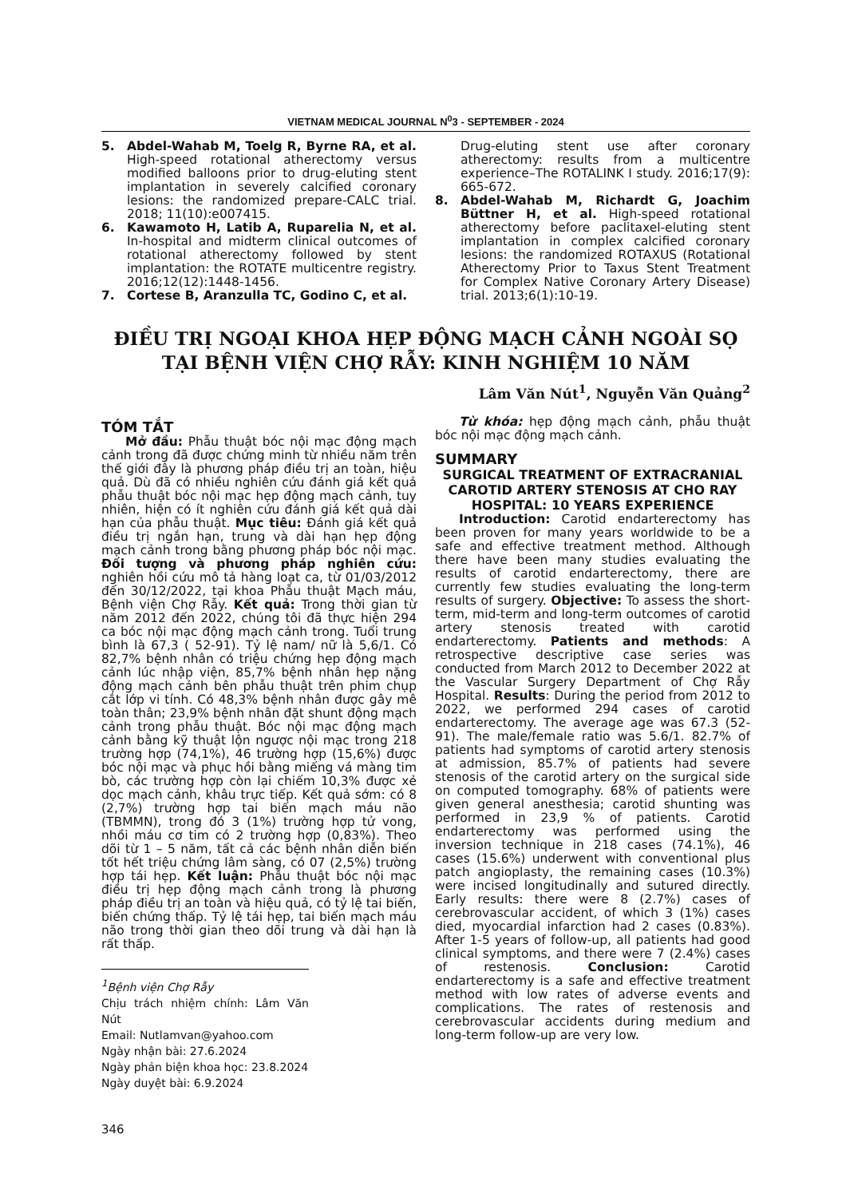VIETNAM MEDICAL JOURNAL N<sup>0</sup>3 - SEPTEMBER - 2024
5. Abdel-Wahab M, Toelg R, Byrne RA, et al. High-speed rotational atherectomy versus modified balloons prior to drug-eluting stent implantation in severely calcified coronary lesions: the randomized prepare-CALC trial. 2018; 11(10):e007415.
6. Kawamoto H, Latib A, Ruparelia N, et al. In-hospital and midterm clinical outcomes of rotational atherectomy followed by stent implantation: the ROTATE multicentre registry. 2016;12(12):1448-1456.
7. Cortese B, Aranzulla TC, Godino C, et al.
Drug-eluting stent use after coronary atherectomy: results from a multicentre experience–The ROTALINK I study. 2016;17(9): 665-672.
8. Abdel-Wahab M, Richardt G, Joachim Büttner H, et al. High-speed rotational atherectomy before paclitaxel-eluting stent implantation in complex calcified coronary lesions: the randomized ROTAXUS (Rotational Atherectomy Prior to Taxus Stent Treatment for Complex Native Coronary Artery Disease) trial. 2013;6(1):10-19.
ĐIỀU TRỊ NGOẠI KHOA HẸP ĐỘNG MẠCH CẢNH NGOÀI SỌ
TẠI BỆNH VIỆN CHỢ RẪY: KINH NGHIỆM 10 NĂM
Lâm Văn Nút<sup>1</sup>, Nguyễn Văn Quảng<sup>2</sup>
TÓM TẮT
Mở đầu: Phẫu thuật bóc nội mạc động mạch cảnh trong đã được chứng minh từ nhiều năm trên thế giới đây là phương pháp điều trị an toàn, hiệu quả. Dù đã có nhiều nghiên cứu đánh giá kết quả phẫu thuật bóc nội mạc hẹp động mạch cảnh, tuy nhiên, hiện có ít nghiên cứu đánh giá kết quả dài hạn của phẫu thuật. Mục tiêu: Đánh giá kết quả điều trị ngắn hạn, trung và dài hạn hẹp động mạch cảnh trong bằng phương pháp bóc nội mạc. Đối tượng và phương pháp nghiên cứu: nghiên hồi cứu mô tả hàng loạt ca, từ 01/03/2012 đến 30/12/2022, tại khoa Phẫu thuật Mạch máu, Bệnh viện Chợ Rẫy. Kết quả: Trong thời gian từ năm 2012 đến 2022, chúng tôi đã thực hiện 294 ca bóc nội mạc động mạch cảnh trong. Tuổi trung bình là 67,3 ( 52-91). Tỷ lệ nam/ nữ là 5,6/1. Có 82,7% bệnh nhân có triệu chứng hẹp động mạch cảnh lúc nhập viện, 85,7% bệnh nhân hẹp nặng động mạch cảnh bên phẫu thuật trên phim chụp cắt lớp vi tính. Có 48,3% bệnh nhân được gây mê toàn thân; 23,9% bệnh nhân đặt shunt động mạch cảnh trong phẫu thuật. Bóc nội mạc động mạch cảnh bằng kỹ thuật lộn ngược nội mạc trong 218 trường hợp (74,1%), 46 trường hợp (15,6%) được bóc nội mạc và phục hồi bằng miếng vá màng tim bò, các trường hợp còn lại chiếm 10,3% được xẻ dọc mạch cảnh, khâu trực tiếp. Kết quả sớm: có 8 (2,7%) trường hợp tai biến mạch máu não (TBMMN), trong đó 3 (1%) trường hợp tử vong, nhồi máu cơ tim có 2 trường hợp (0,83%). Theo dõi từ 1 – 5 năm, tất cả các bệnh nhân diễn biến tốt hết triệu chứng lâm sàng, có 07 (2,5%) trường hợp tái hẹp. Kết luận: Phẫu thuật bóc nội mạc điều trị hẹp động mạch cảnh trong là phương pháp điều trị an toàn và hiệu quả, có tỷ lệ tai biến, biến chứng thấp. Tỷ lệ tái hẹp, tai biến mạch máu não trong thời gian theo dõi trung và dài hạn là rất thấp.
<sup>1</sup> Bệnh viện Chợ Rẫy
Chịu trách nhiệm chính: Lâm Văn Nút
Email: Nutlamvan@yahoo.com
Ngày nhận bài: 27.6.2024
Ngày phản biện khoa học: 23.8.2024
Ngày duyệt bài: 6.9.2024
346
Từ khóa: hẹp động mạch cảnh, phẫu thuật bóc nội mạc động mạch cảnh.
SUMMARY
SURGICAL TREATMENT OF EXTRACRANIAL CAROTID ARTERY STENOSIS AT CHO RAY HOSPITAL: 10 YEARS EXPERIENCE
Introduction: Carotid endarterectomy has been proven for many years worldwide to be a safe and effective treatment method. Although there have been many studies evaluating the results of carotid endarterectomy, there are currently few studies evaluating the long-term results of surgery. Objective: To assess the short-term, mid-term and long-term outcomes of carotid artery stenosis treated with carotid endarterectomy. Patients and methods: A retrospective descriptive case series was conducted from March 2012 to December 2022 at the Vascular Surgery Department of Chợ Rẫy Hospital. Results: During the period from 2012 to 2022, we performed 294 cases of carotid endarterectomy. The average age was 67.3 (52-91). The male/female ratio was 5.6/1. 82.7% of patients had symptoms of carotid artery stenosis at admission, 85.7% of patients had severe stenosis of the carotid artery on the surgical side on computed tomography. 68% of patients were given general anesthesia; carotid shunting was performed in 23,9 % of patients. Carotid endarterectomy was performed using the inversion technique in 218 cases (74.1%), 46 cases (15.6%) underwent with conventional plus patch angioplasty, the remaining cases (10.3%) were incised longitudinally and sutured directly. Early results: there were 8 (2.7%) cases of cerebrovascular accident, of which 3 (1%) cases died, myocardial infarction had 2 cases (0.83%). After 1-5 years of follow-up, all patients had good clinical symptoms, and there were 7 (2.4%) cases of restenosis. Conclusion: Carotid endarterectomy is a safe and effective treatment method with low rates of adverse events and complications. The rates of restenosis and cerebrovascular accidents during medium and long-term follow-up are very low.